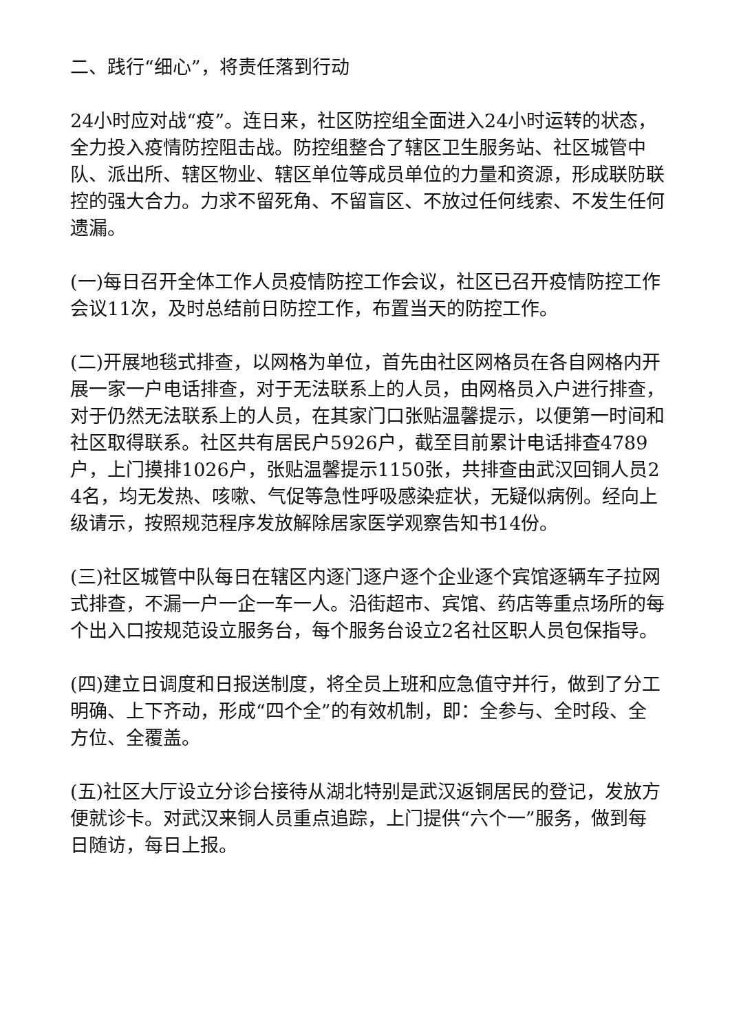二、践行“细心”，将责任落到行动
24小时应对战“疫”。连日来，社区防控组全面进入24小时运转的状态，全力投入疫情防控阻击战。防控组整合了辖区卫生服务站、社区城管中队、派出所、辖区物业、辖区单位等成员单位的力量和资源，形成联防联控的强大合力。力求不留死角、不留盲区、不放过任何线索、不发生任何遗漏。
(一)每日召开全体工作人员疫情防控工作会议，社区已召开疫情防控工作会议11次，及时总结前日防控工作，布置当天的防控工作。
(二)开展地毯式排查，以网格为单位，首先由社区网格员在各自网格内开展一家一户电话排查，对于无法联系上的人员，由网格员入户进行排查，对于仍然无法联系上的人员，在其家门口张贴温馨提示，以便第一时间和社区取得联系。社区共有居民户5926户，截至目前累计电话排查4789户，上门摸排1026户，张贴温馨提示1150张，共排查由武汉回铜人员24名，均无发热、咳嗽、气促等急性呼吸感染症状，无疑似病例。经向上级请示，按照规范程序发放解除居家医学观察告知书14份。
(三)社区城管中队每日在辖区内逐门逐户逐个企业逐个宾馆逐辆车子拉网式排查，不漏一户一企一车一人。沿街超市、宾馆、药店等重点场所的每个出入口按规范设立服务台，每个服务台设立2名社区职人员包保指导。
(四)建立日调度和日报送制度，将全员上班和应急值守并行，做到了分工明确、上下齐动，形成“四个全”的有效机制，即：全参与、全时段、全方位、全覆盖。
(五)社区大厅设立分诊台接待从湖北特别是武汉返铜居民的登记，发放方便就诊卡。对武汉来铜人员重点追踪，上门提供“六个一”服务，做到每日随访，每日上报。